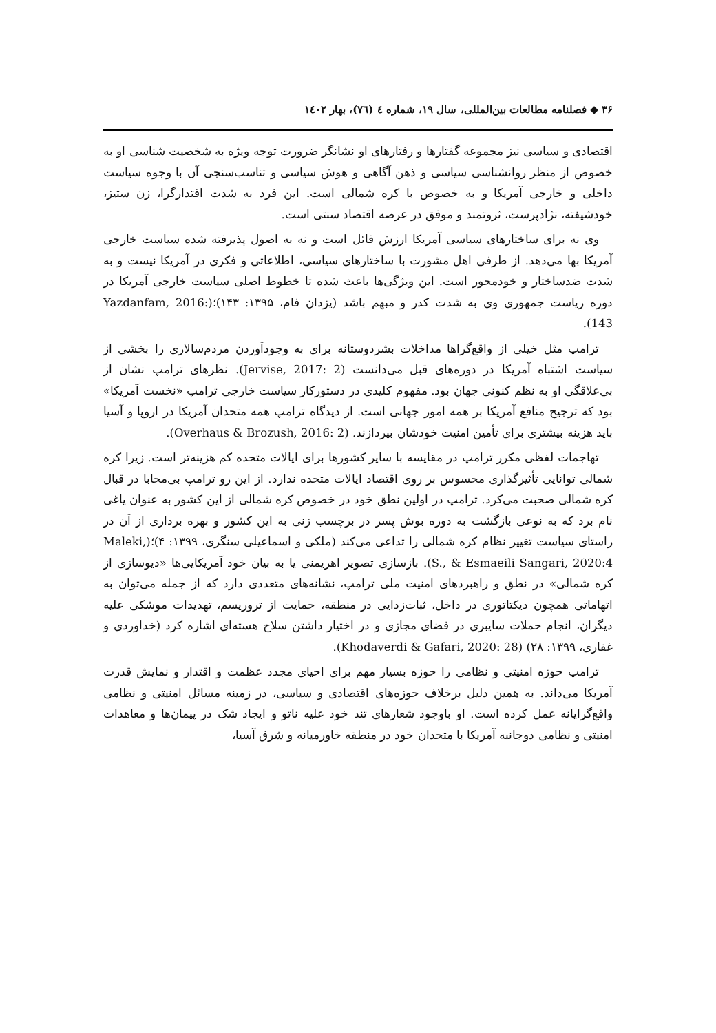۳۶ ◆ فصلنامه مطالعات بین‌المللی، سال ۱۹، شماره ٤ (٧٦)، بهار ١٤٠٢
اقتصادی و سیاسی نیز مجموعه گفتارها و رفتارهای او نشانگر ضرورت توجه ویژه به شخصیت شناسی او به خصوص از منظر روانشناسی سیاسی و ذهن آگاهی و هوش سیاسی و تناسب‌سنجی آن با وجوه سیاست داخلی و خارجی آمریکا و به خصوص با کره شمالی است. این فرد به شدت اقتدارگرا، زن ستیز، خودشیفته، نژادپرست، ثروتمند و موفق در عرصه اقتصاد سنتی است.
وی نه برای ساختارهای سیاسی آمریکا ارزش قائل است و نه به اصول پذیرفته شده سیاست خارجی آمریکا بها می‌دهد. از طرفی اهل مشورت با ساختارهای سیاسی، اطلاعاتی و فکری در آمریکا نیست و به شدت ضدساختار و خودمحور است. این ویژگی‌ها باعث شده تا خطوط اصلی سیاست خارجی آمریکا در دوره ریاست جمهوری وی به شدت کدر و مبهم باشد (یزدان فام، ۱۳۹۵: ۱۴۳)؛(Yazdanfam, 2016: 143).
ترامپ مثل خیلی از واقع‌گراها مداخلات بشردوستانه برای به وجودآوردن مردم‌سالاری را بخشی از سیاست اشتباه آمریکا در دوره‌های قبل می‌دانست (Jervise, 2017: 2). نظرهای ترامپ نشان از بی‌علاقگی او به نظم کنونی جهان بود. مفهوم کلیدی در دستورکار سیاست خارجی ترامپ «نخست آمریکا» بود که ترجیح منافع آمریکا بر همه امور جهانی است. از دیدگاه ترامپ همه متحدان آمریکا در اروپا و آسیا باید هزینه بیشتری برای تأمین امنیت خودشان بپردازند. (Overhaus & Brozush, 2016: 2).
تهاجمات لفظی مکرر ترامپ در مقایسه با سایر کشورها برای ایالات متحده کم هزینه‌تر است. زیرا کره شمالی توانایی تأثیرگذاری محسوس بر روی اقتصاد ایالات متحده ندارد. از این رو ترامپ بی‌محابا در قبال کره شمالی صحبت می‌کرد. ترامپ در اولین نطق خود در خصوص کره شمالی از این کشور به عنوان یاغی نام برد که به نوعی بازگشت به دوره بوش پسر در برچسب زنی به این کشور و بهره برداری از آن در راستای سیاست تغییر نظام کره شمالی را تداعی می‌کند (ملکی و اسماعیلی سنگری، ۱۳۹۹: ۴)؛(Maleki, S., & Esmaeili Sangari, 2020:4). بازسازی تصویر اهریمنی یا به بیان خود آمریکایی‌ها «دیوسازی از کره شمالی» در نطق و راهبردهای امنیت ملی ترامپ، نشانه‌های متعددی دارد که از جمله می‌توان به اتهاماتی همچون دیکتاتوری در داخل، ثبات‌زدایی در منطقه، حمایت از تروریسم، تهدیدات موشکی علیه دیگران، انجام حملات سایبری در فضای مجازی و در اختیار داشتن سلاح هسته‌ای اشاره کرد (خداوردی و غفاری، ۱۳۹۹: ۲۸) (Khodaverdi & Gafari, 2020: 28).
ترامپ حوزه امنیتی و نظامی را حوزه بسیار مهم برای احیای مجدد عظمت و اقتدار و نمایش قدرت آمریکا می‌داند. به همین دلیل برخلاف حوزه‌های اقتصادی و سیاسی، در زمینه مسائل امنیتی و نظامی واقع‌گرایانه عمل کرده است. او باوجود شعارهای تند خود علیه ناتو و ایجاد شک در پیمان‌ها و معاهدات امنیتی و نظامی دوجانبه آمریکا با متحدان خود در منطقه خاورمیانه و شرق آسیا،